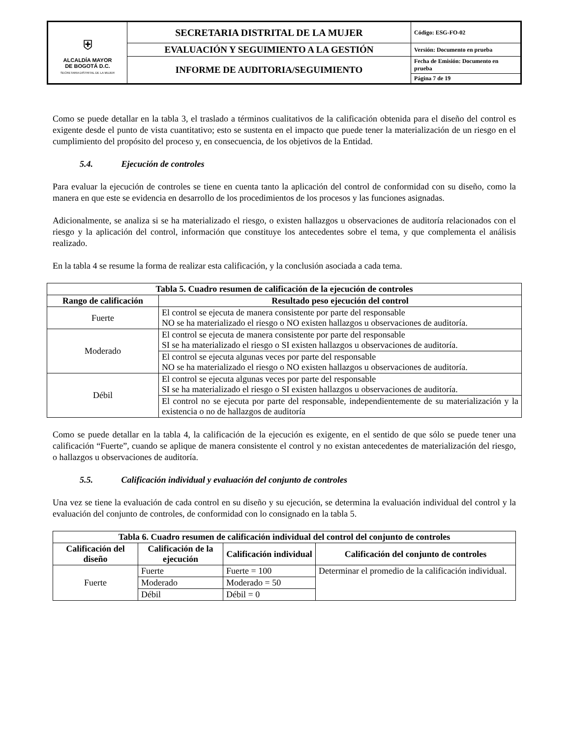| ⛨ ALCALDÍA MAYOR DE BOGOTÁ D.C. SECRETARIA DISTRITAL DE LA MUJER | SECRETARIA DISTRITAL DE LA MUJER | Código: ESG-FO-02 |
| | EVALUACIÓN Y SEGUIMIENTO A LA GESTIÓN | Versión: Documento en prueba |
| | INFORME DE AUDITORIA/SEGUIMIENTO | Fecha de Emisión: Documento en prueba |
| | | Página 7 de 19 |
Como se puede detallar en la tabla 3, el traslado a términos cualitativos de la calificación obtenida para el diseño del control es exigente desde el punto de vista cuantitativo; esto se sustenta en el impacto que puede tener la materialización de un riesgo en el cumplimiento del propósito del proceso y, en consecuencia, de los objetivos de la Entidad.
5.4. Ejecución de controles
Para evaluar la ejecución de controles se tiene en cuenta tanto la aplicación del control de conformidad con su diseño, como la manera en que este se evidencia en desarrollo de los procedimientos de los procesos y las funciones asignadas.
Adicionalmente, se analiza si se ha materializado el riesgo, o existen hallazgos u observaciones de auditoría relacionados con el riesgo y la aplicación del control, información que constituye los antecedentes sobre el tema, y que complementa el análisis realizado.
En la tabla 4 se resume la forma de realizar esta calificación, y la conclusión asociada a cada tema.
| Tabla 5. Cuadro resumen de calificación de la ejecución de controles | |
| --- | --- |
| Rango de calificación | Resultado peso ejecución del control |
| Fuerte | El control se ejecuta de manera consistente por parte del responsable NO se ha materializado el riesgo o NO existen hallazgos u observaciones de auditoría. |
| Moderado | El control se ejecuta de manera consistente por parte del responsable SI se ha materializado el riesgo o SI existen hallazgos u observaciones de auditoría. |
| | El control se ejecuta algunas veces por parte del responsable NO se ha materializado el riesgo o NO existen hallazgos u observaciones de auditoría. |
| Débil | El control se ejecuta algunas veces por parte del responsable SI se ha materializado el riesgo o SI existen hallazgos u observaciones de auditoría. |
| | El control no se ejecuta por parte del responsable, independientemente de su materialización y la existencia o no de hallazgos de auditoría |
Como se puede detallar en la tabla 4, la calificación de la ejecución es exigente, en el sentido de que sólo se puede tener una calificación “Fuerte”, cuando se aplique de manera consistente el control y no existan antecedentes de materialización del riesgo, o hallazgos u observaciones de auditoría.
5.5. Calificación individual y evaluación del conjunto de controles
Una vez se tiene la evaluación de cada control en su diseño y su ejecución, se determina la evaluación individual del control y la evaluación del conjunto de controles, de conformidad con lo consignado en la tabla 5.
| Tabla 6. Cuadro resumen de calificación individual del control del conjunto de controles | | | |
| --- | --- | --- | --- |
| Calificación del diseño | Calificación de la ejecución | Calificación individual | Calificación del conjunto de controles |
| Fuerte | Fuerte | Fuerte = 100 | Determinar el promedio de la calificación individual. |
| | Moderado | Moderado = 50 | |
| | Débil | Débil = 0 | |